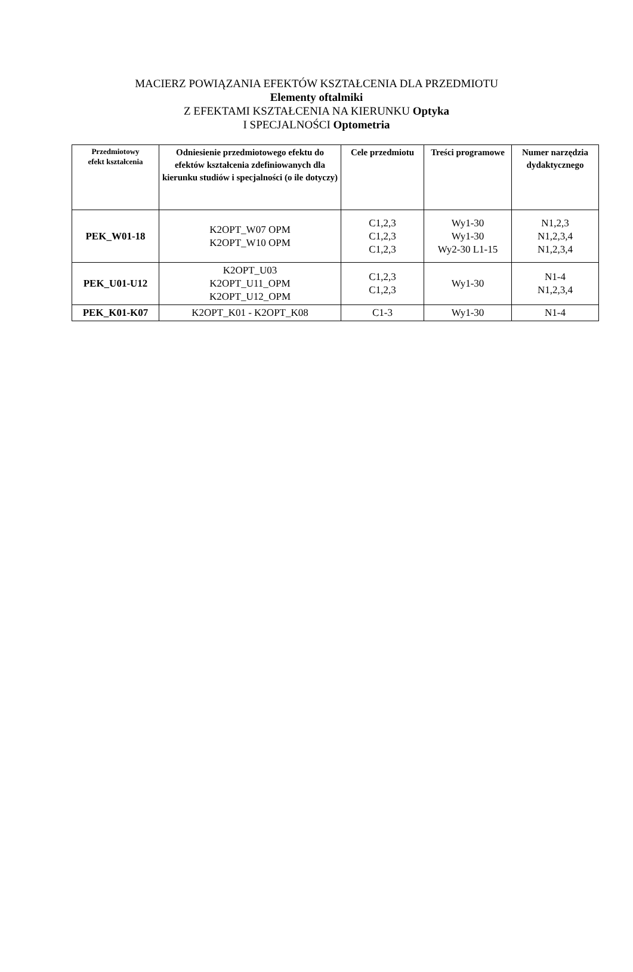MACIERZ POWIĄZANIA EFEKTÓW KSZTAŁCENIA DLA PRZEDMIOTU
Elementy oftalmiki
Z EFEKTAMI KSZTAŁCENIA NA KIERUNKU Optyka
I SPECJALNOŚCI Optometria
| Przedmiotowy efekt kształcenia | Odniesienie przedmiotowego efektu do efektów kształcenia zdefiniowanych dla kierunku studiów i specjalności (o ile dotyczy) | Cele przedmiotu | Treści programowe | Numer narzędzia dydaktycznego |
| --- | --- | --- | --- | --- |
| PEK_W01-18 | K2OPT_W07 OPM K2OPT_W10 OPM | C1,2,3 C1,2,3 C1,2,3 | Wy1-30 Wy1-30 Wy2-30 L1-15 | N1,2,3 N1,2,3,4 N1,2,3,4 |
| PEK_U01-U12 | K2OPT_U03 K2OPT_U11_OPM K2OPT_U12_OPM | C1,2,3 C1,2,3 | Wy1-30 | N1-4 N1,2,3,4 |
| PEK_K01-K07 | K2OPT_K01 - K2OPT_K08 | C1-3 | Wy1-30 | N1-4 |